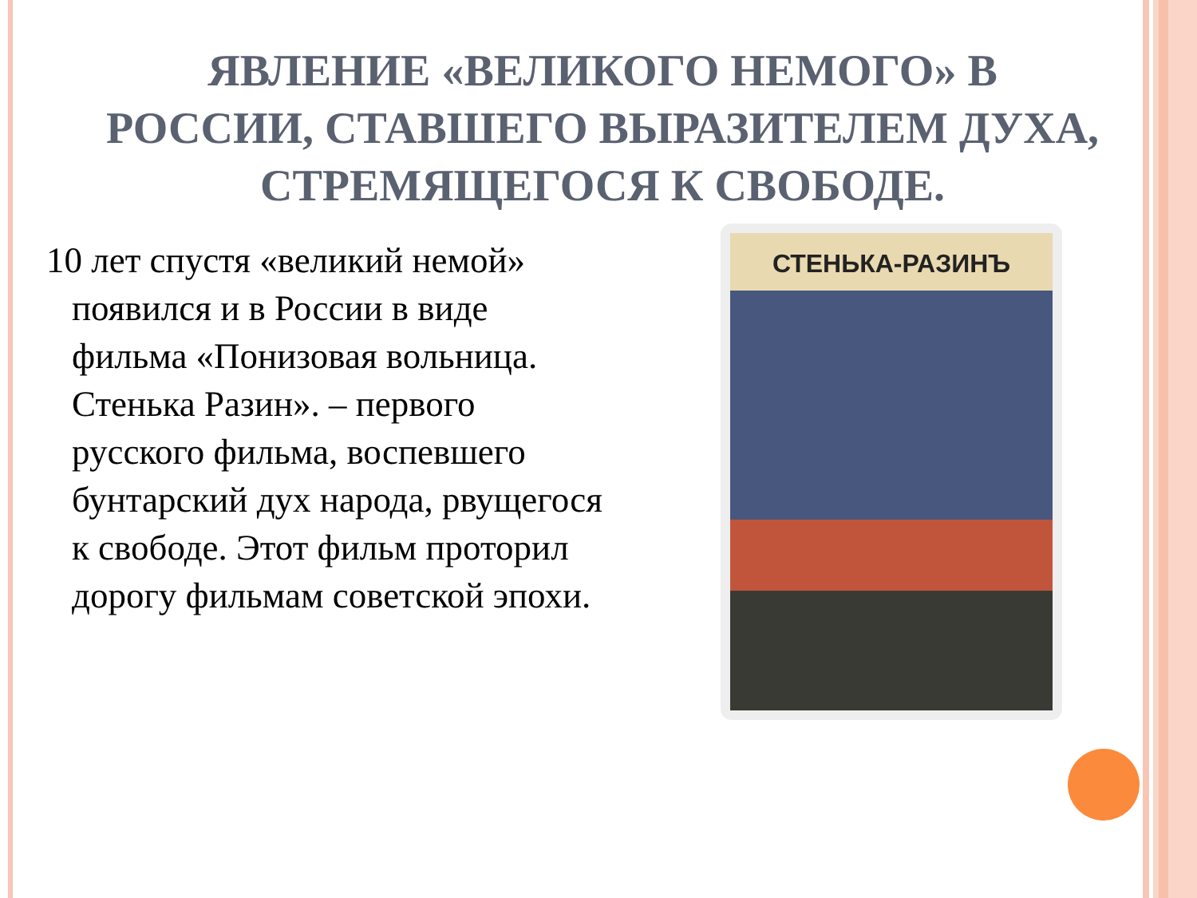ЯВЛЕНИЕ «ВЕЛИКОГО НЕМОГО» В РОССИИ, СТАВШЕГО ВЫРАЗИТЕЛЕМ ДУХА, СТРЕМЯЩЕГОСЯ К СВОБОДЕ.
10 лет спустя «великий немой» появился и в России в виде фильма «Понизовая вольница. Стенька Разин». – первого русского фильма, воспевшего бунтарский дух народа, рвущегося к свободе. Этот фильм проторил дорогу фильмам советской эпохи.
СТЕНЬКА-РАЗИНЪ